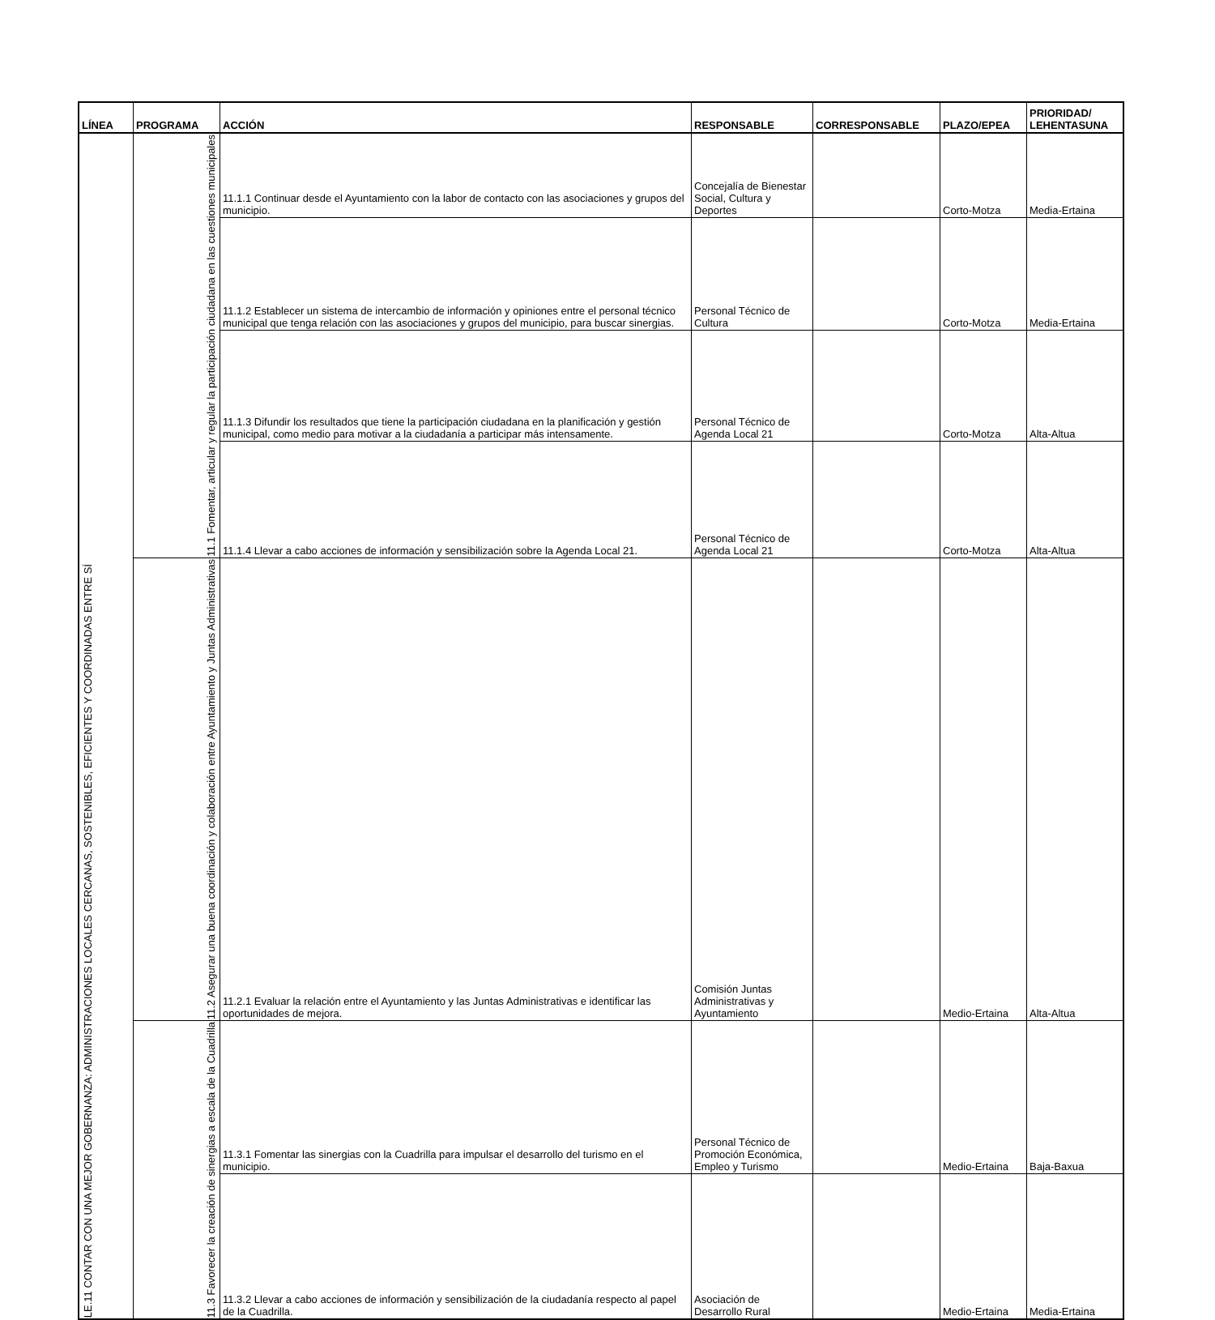| LÍNEA | PROGRAMA | ACCIÓN | RESPONSABLE | CORRESPONSABLE | PLAZO/EPEA | PRIORIDAD/ LEHENTASUNA |
| --- | --- | --- | --- | --- | --- | --- |
| LE.11 CONTAR CON UNA MEJOR GOBERNANZA: ADMINISTRACIONES LOCALES CERCANAS, SOSTENIBLES, EFICIENTES Y COORDINADAS ENTRE SÍ | 11.1 Fomentar, articular y regular la participación ciudadana en las cuestiones municipales | 11.1.1 Continuar desde el Ayuntamiento con la labor de contacto con las asociaciones y grupos del municipio. | Concejalía de Bienestar Social, Cultura y Deportes | | Corto-Motza | Media-Ertaina |
| | | 11.1.2 Establecer un sistema de intercambio de información y opiniones entre el personal técnico municipal que tenga relación con las asociaciones y grupos del municipio, para buscar sinergias. | Personal Técnico de Cultura | | Corto-Motza | Media-Ertaina |
| | | 11.1.3 Difundir los resultados que tiene la participación ciudadana en la planificación y gestión municipal, como medio para motivar a la ciudadanía a participar más intensamente. | Personal Técnico de Agenda Local 21 | | Corto-Motza | Alta-Altua |
| | | 11.1.4 Llevar a cabo acciones de información y sensibilización sobre la Agenda Local 21. | Personal Técnico de Agenda Local 21 | | Corto-Motza | Alta-Altua |
| | 11.2 Asegurar una buena coordinación y colaboración entre Ayuntamiento y Juntas Administrativas | 11.2.1 Evaluar la relación entre el Ayuntamiento y las Juntas Administrativas e identificar las oportunidades de mejora. | Comisión Juntas Administrativas y Ayuntamiento | | Medio-Ertaina | Alta-Altua |
| | 11.3 Favorecer la creación de sinergias a escala de la Cuadrilla | 11.3.1 Fomentar las sinergias con la Cuadrilla para impulsar el desarrollo del turismo en el municipio. | Personal Técnico de Promoción Económica, Empleo y Turismo | | Medio-Ertaina | Baja-Baxua |
| | | 11.3.2 Llevar a cabo acciones de información y sensibilización de la ciudadanía respecto al papel de la Cuadrilla. | Asociación de Desarrollo Rural | | Medio-Ertaina | Media-Ertaina |